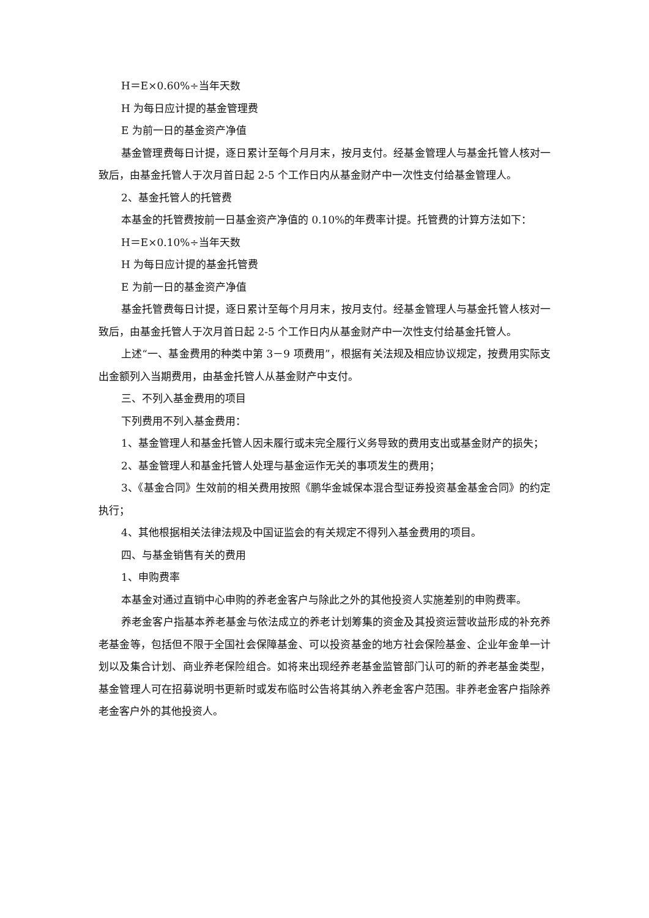H＝E×0.60%÷当年天数
H 为每日应计提的基金管理费
E 为前一日的基金资产净值
基金管理费每日计提，逐日累计至每个月月末，按月支付。经基金管理人与基金托管人核对一致后，由基金托管人于次月首日起 2-5 个工作日内从基金财产中一次性支付给基金管理人。
2、基金托管人的托管费
本基金的托管费按前一日基金资产净值的 0.10%的年费率计提。托管费的计算方法如下：
H＝E×0.10%÷当年天数
H 为每日应计提的基金托管费
E 为前一日的基金资产净值
基金托管费每日计提，逐日累计至每个月月末，按月支付。经基金管理人与基金托管人核对一致后，由基金托管人于次月首日起 2-5 个工作日内从基金财产中一次性支付给基金托管人。
上述“一、基金费用的种类中第 3－9 项费用”，根据有关法规及相应协议规定，按费用实际支出金额列入当期费用，由基金托管人从基金财产中支付。
三、不列入基金费用的项目
下列费用不列入基金费用：
1、基金管理人和基金托管人因未履行或未完全履行义务导致的费用支出或基金财产的损失；
2、基金管理人和基金托管人处理与基金运作无关的事项发生的费用；
3、《基金合同》生效前的相关费用按照《鹏华金城保本混合型证券投资基金基金合同》的约定执行；
4、其他根据相关法律法规及中国证监会的有关规定不得列入基金费用的项目。
四、与基金销售有关的费用
1、申购费率
本基金对通过直销中心申购的养老金客户与除此之外的其他投资人实施差别的申购费率。
养老金客户指基本养老基金与依法成立的养老计划筹集的资金及其投资运营收益形成的补充养老基金等，包括但不限于全国社会保障基金、可以投资基金的地方社会保险基金、企业年金单一计划以及集合计划、商业养老保险组合。如将来出现经养老基金监管部门认可的新的养老基金类型，基金管理人可在招募说明书更新时或发布临时公告将其纳入养老金客户范围。非养老金客户指除养老金客户外的其他投资人。